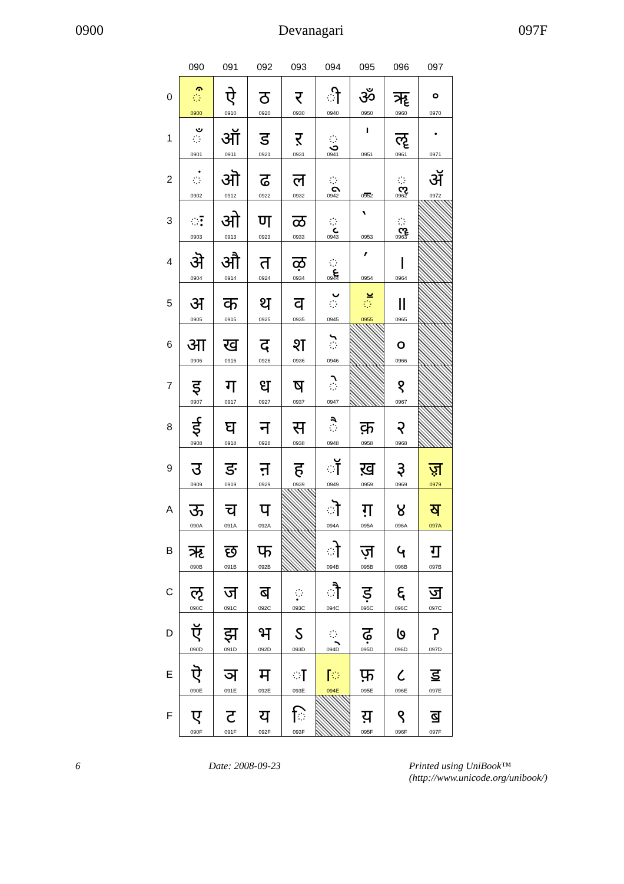0900 Devanagari 097F
| | 090 | 091 | 092 | 093 | 094 | 095 | 096 | 097 |
| --- | --- | --- | --- | --- | --- | --- | --- | --- |
| 0 | ऀ 0900 | ऐ 0910 | ठ 0920 | र 0930 | ी 0940 | ॐ 0950 | ॠ 0960 | ॰ 0970 |
| 1 | ँ 0901 | ऑ 0911 | ड 0921 | ऱ 0931 | ु 0941 | ॑ 0951 | ॡ 0961 | ॱ 0971 |
| 2 | ं 0902 | ऒ 0912 | ढ 0922 | ल 0932 | ू 0942 | ॒ 0952 | ॢ 0962 | ॲ 0972 |
| 3 | ः 0903 | ओ 0913 | ण 0923 | ळ 0933 | ृ 0943 | ॓ 0953 | ॣ 0963 | |
| 4 | ऄ 0904 | औ 0914 | त 0924 | ऴ 0934 | ॄ 0944 | ॔ 0954 | । 0964 | |
| 5 | अ 0905 | क 0915 | थ 0925 | व 0935 | ॅ 0945 | ॕ 0955 | ॥ 0965 | |
| 6 | आ 0906 | ख 0916 | द 0926 | श 0936 | ॆ 0946 | | ० 0966 | |
| 7 | इ 0907 | ग 0917 | ध 0927 | ष 0937 | े 0947 | | १ 0967 | |
| 8 | ई 0908 | घ 0918 | न 0928 | स 0938 | ै 0948 | क़ 0958 | २ 0968 | |
| 9 | उ 0909 | ङ 0919 | ऩ 0929 | ह 0939 | ॉ 0949 | ख़ 0959 | ३ 0969 | ॹ 0979 |
| A | ऊ 090A | च 091A | प 092A | | ॊ 094A | ग़ 095A | ४ 096A | ॺ 097A |
| B | ऋ 090B | छ 091B | फ 092B | | ो 094B | ज़ 095B | ५ 096B | ॻ 097B |
| C | ऌ 090C | ज 091C | ब 092C | ़ 093C | ौ 094C | ड़ 095C | ६ 096C | ॼ 097C |
| D | ऍ 090D | झ 091D | भ 092D | ऽ 093D | ् 094D | ढ़ 095D | ७ 096D | ॽ 097D |
| E | ऎ 090E | ञ 091E | म 092E | ा 093E | ॎ 094E | फ़ 095E | ८ 096E | ॾ 097E |
| F | ए 090F | ट 091F | य 092F | ि 093F | | य़ 095F | ९ 096F | ॿ 097F |
6 Date: 2008-09-23 Printed using UniBook™
(http://www.unicode.org/unibook/)